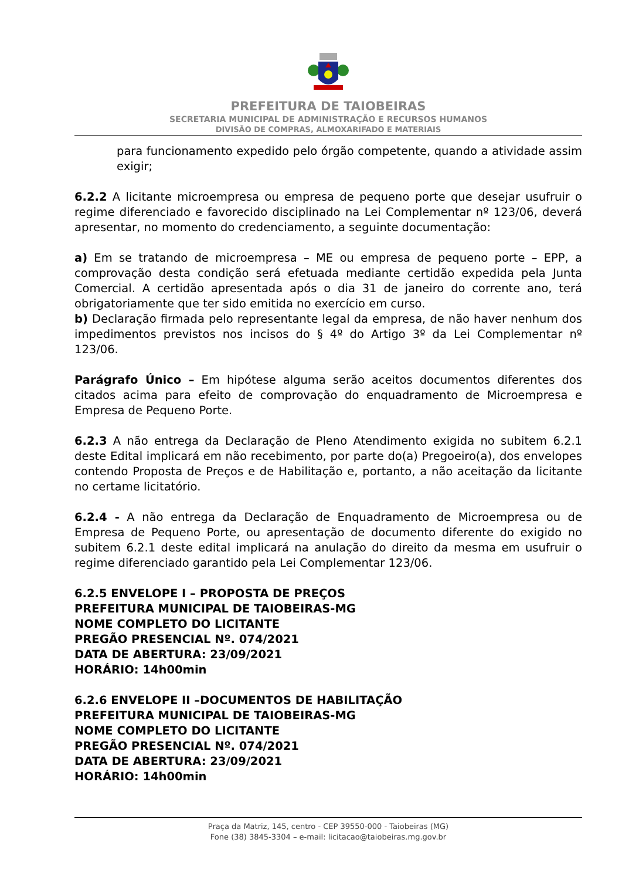PREFEITURA DE TAIOBEIRAS
SECRETARIA MUNICIPAL DE ADMINISTRAÇÃO E RECURSOS HUMANOS
DIVISÃO DE COMPRAS, ALMOXARIFADO E MATERIAIS
para funcionamento expedido pelo órgão competente, quando a atividade assim exigir;
6.2.2 A licitante microempresa ou empresa de pequeno porte que desejar usufruir o regime diferenciado e favorecido disciplinado na Lei Complementar nº 123/06, deverá apresentar, no momento do credenciamento, a seguinte documentação:
a) Em se tratando de microempresa – ME ou empresa de pequeno porte – EPP, a comprovação desta condição será efetuada mediante certidão expedida pela Junta Comercial. A certidão apresentada após o dia 31 de janeiro do corrente ano, terá obrigatoriamente que ter sido emitida no exercício em curso.
b) Declaração firmada pelo representante legal da empresa, de não haver nenhum dos impedimentos previstos nos incisos do § 4º do Artigo 3º da Lei Complementar nº 123/06.
Parágrafo Único – Em hipótese alguma serão aceitos documentos diferentes dos citados acima para efeito de comprovação do enquadramento de Microempresa e Empresa de Pequeno Porte.
6.2.3 A não entrega da Declaração de Pleno Atendimento exigida no subitem 6.2.1 deste Edital implicará em não recebimento, por parte do(a) Pregoeiro(a), dos envelopes contendo Proposta de Preços e de Habilitação e, portanto, a não aceitação da licitante no certame licitatório.
6.2.4 - A não entrega da Declaração de Enquadramento de Microempresa ou de Empresa de Pequeno Porte, ou apresentação de documento diferente do exigido no subitem 6.2.1 deste edital implicará na anulação do direito da mesma em usufruir o regime diferenciado garantido pela Lei Complementar 123/06.
6.2.5 ENVELOPE I – PROPOSTA DE PREÇOS
PREFEITURA MUNICIPAL DE TAIOBEIRAS-MG
NOME COMPLETO DO LICITANTE
PREGÃO PRESENCIAL Nº. 074/2021
DATA DE ABERTURA: 23/09/2021
HORÁRIO: 14h00min
6.2.6 ENVELOPE II –DOCUMENTOS DE HABILITAÇÃO
PREFEITURA MUNICIPAL DE TAIOBEIRAS-MG
NOME COMPLETO DO LICITANTE
PREGÃO PRESENCIAL Nº. 074/2021
DATA DE ABERTURA: 23/09/2021
HORÁRIO: 14h00min
Praça da Matriz, 145, centro - CEP 39550-000 - Taiobeiras (MG)
Fone (38) 3845-3304 – e-mail: licitacao@taiobeiras.mg.gov.br